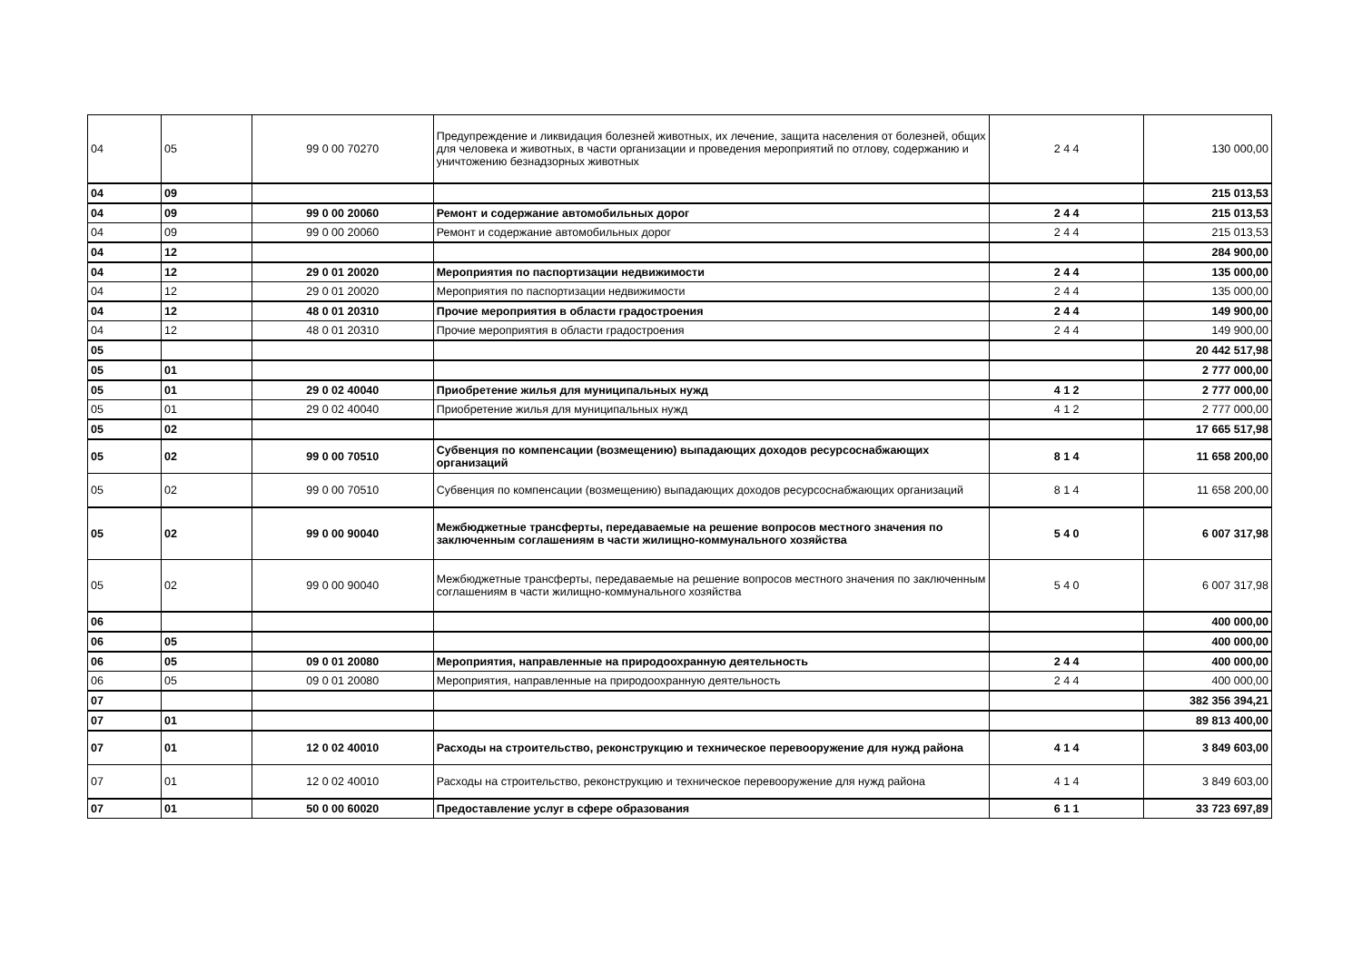| 04 | 05 | 99 0 00 70270 | Предупреждение и ликвидация болезней животных, их лечение, защита населения от болезней, общих для человека и животных, в части организации и проведения мероприятий по отлову, содержанию и уничтожению безнадзорных животных | 2 4 4 | 130 000,00 |
| 04 | 09 | | | | 215 013,53 |
| 04 | 09 | 99 0 00 20060 | Ремонт и содержание автомобильных дорог | 2 4 4 | 215 013,53 |
| 04 | 09 | 99 0 00 20060 | Ремонт и содержание автомобильных дорог | 2 4 4 | 215 013,53 |
| 04 | 12 | | | | 284 900,00 |
| 04 | 12 | 29 0 01 20020 | Мероприятия по паспортизации недвижимости | 2 4 4 | 135 000,00 |
| 04 | 12 | 29 0 01 20020 | Мероприятия по паспортизации недвижимости | 2 4 4 | 135 000,00 |
| 04 | 12 | 48 0 01 20310 | Прочие мероприятия в области градостроения | 2 4 4 | 149 900,00 |
| 04 | 12 | 48 0 01 20310 | Прочие мероприятия в области градостроения | 2 4 4 | 149 900,00 |
| 05 | | | | | 20 442 517,98 |
| 05 | 01 | | | | 2 777 000,00 |
| 05 | 01 | 29 0 02 40040 | Приобретение жилья для муниципальных нужд | 4 1 2 | 2 777 000,00 |
| 05 | 01 | 29 0 02 40040 | Приобретение жилья для муниципальных нужд | 4 1 2 | 2 777 000,00 |
| 05 | 02 | | | | 17 665 517,98 |
| 05 | 02 | 99 0 00 70510 | Субвенция по компенсации (возмещению) выпадающих доходов ресурсоснабжающих организаций | 8 1 4 | 11 658 200,00 |
| 05 | 02 | 99 0 00 70510 | Субвенция по компенсации (возмещению) выпадающих доходов ресурсоснабжающих организаций | 8 1 4 | 11 658 200,00 |
| 05 | 02 | 99 0 00 90040 | Межбюджетные трансферты, передаваемые на решение вопросов местного значения по заключенным соглашениям в части жилищно-коммунального хозяйства | 5 4 0 | 6 007 317,98 |
| 05 | 02 | 99 0 00 90040 | Межбюджетные трансферты, передаваемые на решение вопросов местного значения по заключенным соглашениям в части жилищно-коммунального хозяйства | 5 4 0 | 6 007 317,98 |
| 06 | | | | | 400 000,00 |
| 06 | 05 | | | | 400 000,00 |
| 06 | 05 | 09 0 01 20080 | Мероприятия, направленные на природоохранную деятельность | 2 4 4 | 400 000,00 |
| 06 | 05 | 09 0 01 20080 | Мероприятия, направленные на природоохранную деятельность | 2 4 4 | 400 000,00 |
| 07 | | | | | 382 356 394,21 |
| 07 | 01 | | | | 89 813 400,00 |
| 07 | 01 | 12 0 02 40010 | Расходы на строительство, реконструкцию и техническое перевооружение для нужд района | 4 1 4 | 3 849 603,00 |
| 07 | 01 | 12 0 02 40010 | Расходы на строительство, реконструкцию и техническое перевооружение для нужд района | 4 1 4 | 3 849 603,00 |
| 07 | 01 | 50 0 00 60020 | Предоставление услуг в сфере образования | 6 1 1 | 33 723 697,89 |